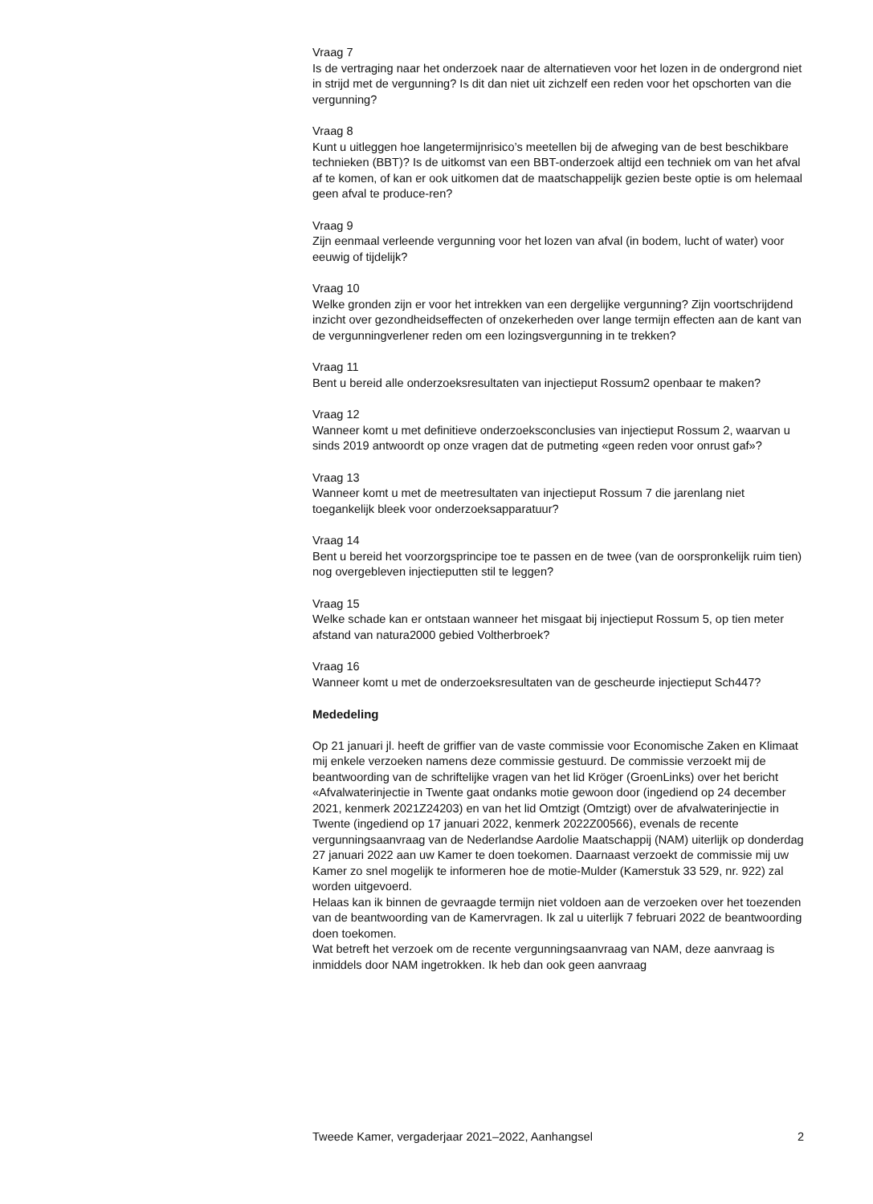Vraag 7
Is de vertraging naar het onderzoek naar de alternatieven voor het lozen in de ondergrond niet in strijd met de vergunning? Is dit dan niet uit zichzelf een reden voor het opschorten van die vergunning?
Vraag 8
Kunt u uitleggen hoe langetermijnrisico’s meetellen bij de afweging van de best beschikbare technieken (BBT)? Is de uitkomst van een BBT-onderzoek altijd een techniek om van het afval af te komen, of kan er ook uitkomen dat de maatschappelijk gezien beste optie is om helemaal geen afval te produce-ren?
Vraag 9
Zijn eenmaal verleende vergunning voor het lozen van afval (in bodem, lucht of water) voor eeuwig of tijdelijk?
Vraag 10
Welke gronden zijn er voor het intrekken van een dergelijke vergunning? Zijn voortschrijdend inzicht over gezondheidseffecten of onzekerheden over lange termijn effecten aan de kant van de vergunningverlener reden om een lozingsvergunning in te trekken?
Vraag 11
Bent u bereid alle onderzoeksresultaten van injectieput Rossum2 openbaar te maken?
Vraag 12
Wanneer komt u met definitieve onderzoeksconclusies van injectieput Rossum 2, waarvan u sinds 2019 antwoordt op onze vragen dat de putmeting «geen reden voor onrust gaf»?
Vraag 13
Wanneer komt u met de meetresultaten van injectieput Rossum 7 die jarenlang niet toegankelijk bleek voor onderzoeksapparatuur?
Vraag 14
Bent u bereid het voorzorgsprincipe toe te passen en de twee (van de oorspronkelijk ruim tien) nog overgebleven injectieputten stil te leggen?
Vraag 15
Welke schade kan er ontstaan wanneer het misgaat bij injectieput Rossum 5, op tien meter afstand van natura2000 gebied Voltherbroek?
Vraag 16
Wanneer komt u met de onderzoeksresultaten van de gescheurde injectieput Sch447?
Mededeling
Op 21 januari jl. heeft de griffier van de vaste commissie voor Economische Zaken en Klimaat mij enkele verzoeken namens deze commissie gestuurd. De commissie verzoekt mij de beantwoording van de schriftelijke vragen van het lid Kröger (GroenLinks) over het bericht «Afvalwaterinjectie in Twente gaat ondanks motie gewoon door (ingediend op 24 december 2021, kenmerk 2021Z24203) en van het lid Omtzigt (Omtzigt) over de afvalwaterinjectie in Twente (ingediend op 17 januari 2022, kenmerk 2022Z00566), evenals de recente vergunningsaanvraag van de Nederlandse Aardolie Maatschappij (NAM) uiterlijk op donderdag 27 januari 2022 aan uw Kamer te doen toekomen. Daarnaast verzoekt de commissie mij uw Kamer zo snel mogelijk te informeren hoe de motie-Mulder (Kamerstuk 33 529, nr. 922) zal worden uitgevoerd.
Helaas kan ik binnen de gevraagde termijn niet voldoen aan de verzoeken over het toezenden van de beantwoording van de Kamervragen. Ik zal u uiterlijk 7 februari 2022 de beantwoording doen toekomen.
Wat betreft het verzoek om de recente vergunningsaanvraag van NAM, deze aanvraag is inmiddels door NAM ingetrokken. Ik heb dan ook geen aanvraag
Tweede Kamer, vergaderjaar 2021–2022, Aanhangsel 2